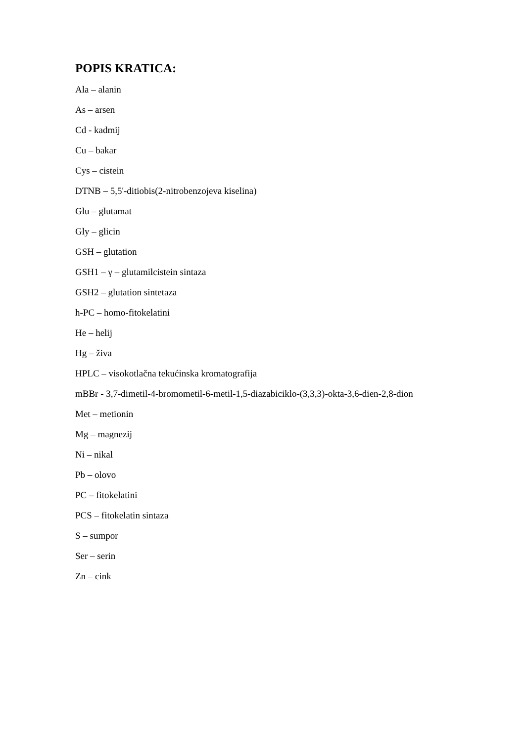POPIS KRATICA:
Ala – alanin
As – arsen
Cd - kadmij
Cu – bakar
Cys – cistein
DTNB – 5,5'-ditiobis(2-nitrobenzojeva kiselina)
Glu – glutamat
Gly – glicin
GSH – glutation
GSH1 – γ – glutamilcistein sintaza
GSH2 – glutation sintetaza
h-PC – homo-fitokelatini
He – helij
Hg – živa
HPLC – visokotlačna tekućinska kromatografija
mBBr - 3,7-dimetil-4-bromometil-6-metil-1,5-diazabiciklo-(3,3,3)-okta-3,6-dien-2,8-dion
Met – metionin
Mg – magnezij
Ni – nikal
Pb – olovo
PC – fitokelatini
PCS – fitokelatin sintaza
S – sumpor
Ser – serin
Zn – cink